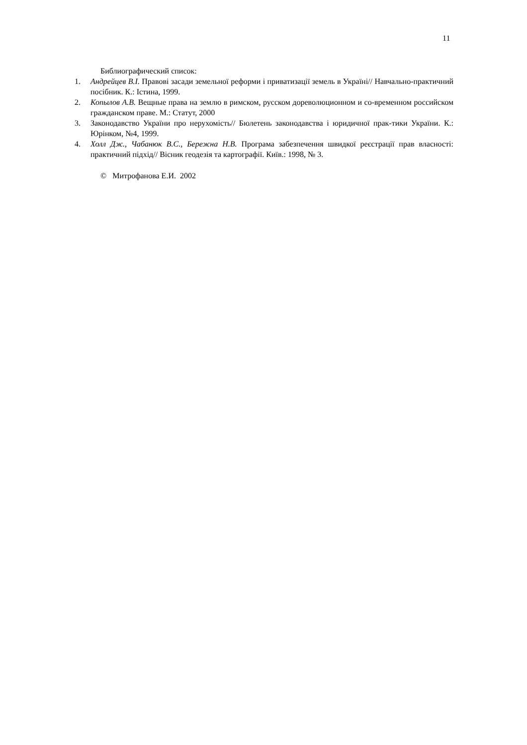11
Библиографический список:
1. Андрейцев В.І. Правові засади земельної реформи і приватизації земель в Україні// Навчально-практичний посібник. К.: Істина, 1999.
2. Копылов А.В. Вещные права на землю в римском, русском дореволюционном и со-временном российском гражданском праве. М.: Статут, 2000
3. Законодавство України про нерухомість// Бюлетень законодавства і юридичної прак-тики України. К.: Юрінком, №4, 1999.
4. Холл Дж., Чабанюк В.С., Бережна Н.В. Програма забезпечення швидкої реєстрації прав власності: практичний підхід// Вісник геодезія та картографії. Київ.: 1998, № 3.
© Митрофанова Е.И. 2002